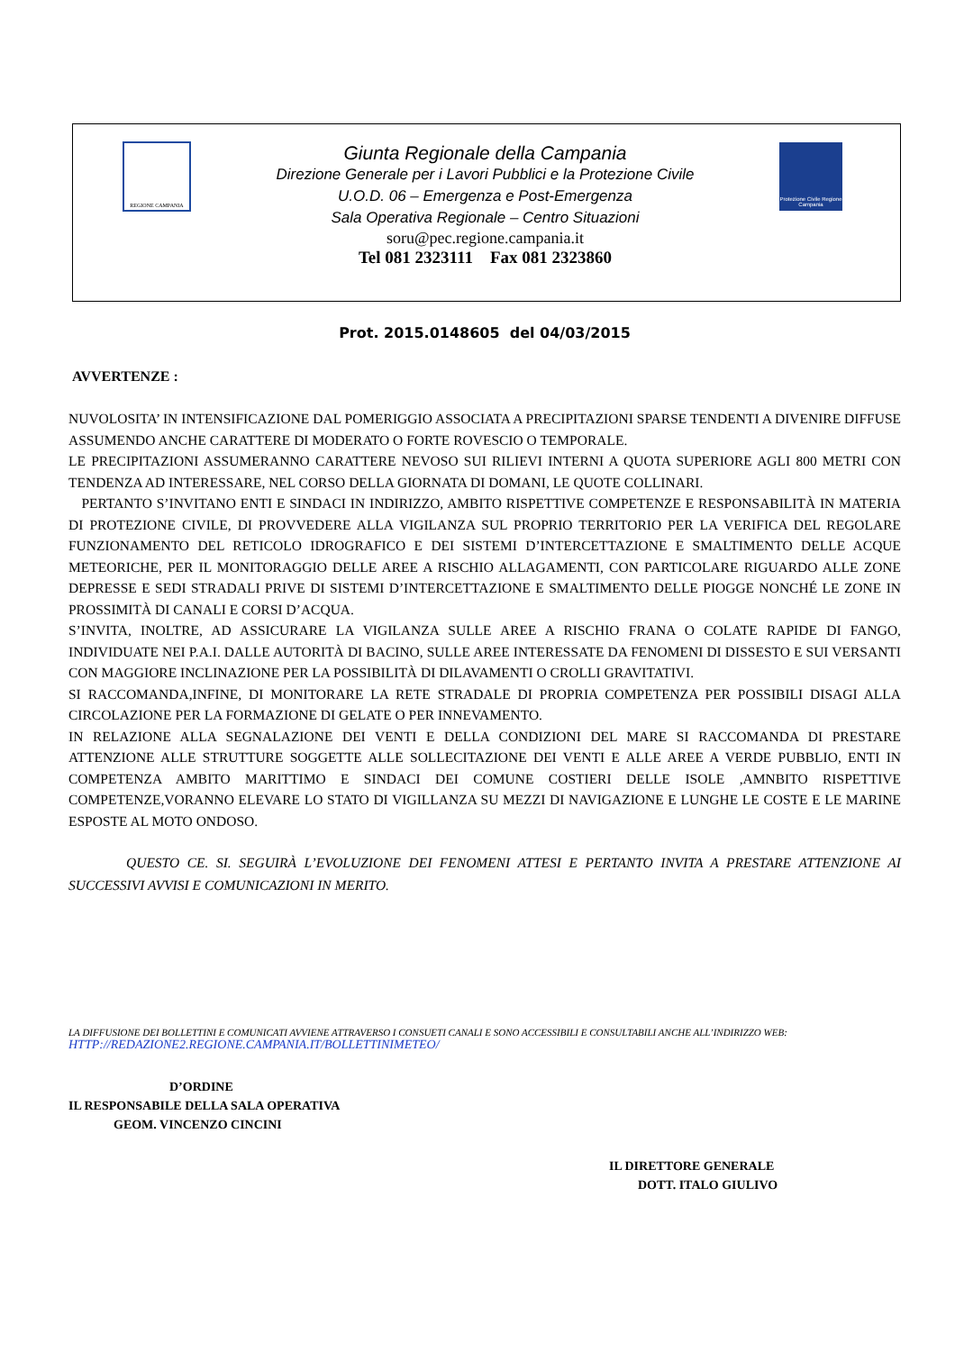REGIONE CAMPANIA
Giunta Regionale della Campania
Direzione Generale per i Lavori Pubblici e la Protezione Civile
U.O.D. 06 – Emergenza e Post-Emergenza
Sala Operativa Regionale – Centro Situazioni
soru@pec.regione.campania.it
Tel 081 2323111 Fax 081 2323860
Protezione Civile Regione Campania
Prot. 2015.0148605 del 04/03/2015
AVVERTENZE :
NUVOLOSITA’ IN INTENSIFICAZIONE DAL POMERIGGIO ASSOCIATA A PRECIPITAZIONI SPARSE TENDENTI A DIVENIRE DIFFUSE ASSUMENDO ANCHE CARATTERE DI MODERATO O FORTE ROVESCIO O TEMPORALE.
LE PRECIPITAZIONI ASSUMERANNO CARATTERE NEVOSO SUI RILIEVI INTERNI A QUOTA SUPERIORE AGLI 800 METRI CON TENDENZA AD INTERESSARE, NEL CORSO DELLA GIORNATA DI DOMANI, LE QUOTE COLLINARI.
PERTANTO S’INVITANO ENTI E SINDACI IN INDIRIZZO, AMBITO RISPETTIVE COMPETENZE E RESPONSABILITÀ IN MATERIA DI PROTEZIONE CIVILE, DI PROVVEDERE ALLA VIGILANZA SUL PROPRIO TERRITORIO PER LA VERIFICA DEL REGOLARE FUNZIONAMENTO DEL RETICOLO IDROGRAFICO E DEI SISTEMI D’INTERCETTAZIONE E SMALTIMENTO DELLE ACQUE METEORICHE, PER IL MONITORAGGIO DELLE AREE A RISCHIO ALLAGAMENTI, CON PARTICOLARE RIGUARDO ALLE ZONE DEPRESSE E SEDI STRADALI PRIVE DI SISTEMI D’INTERCETTAZIONE E SMALTIMENTO DELLE PIOGGE NONCHÉ LE ZONE IN PROSSIMITÀ DI CANALI E CORSI D’ACQUA.
S’INVITA, INOLTRE, AD ASSICURARE LA VIGILANZA SULLE AREE A RISCHIO FRANA O COLATE RAPIDE DI FANGO, INDIVIDUATE NEI P.A.I. DALLE AUTORITÀ DI BACINO, SULLE AREE INTERESSATE DA FENOMENI DI DISSESTO E SUI VERSANTI CON MAGGIORE INCLINAZIONE PER LA POSSIBILITÀ DI DILAVAMENTI O CROLLI GRAVITATIVI.
SI RACCOMANDA,INFINE, DI MONITORARE LA RETE STRADALE DI PROPRIA COMPETENZA PER POSSIBILI DISAGI ALLA CIRCOLAZIONE PER LA FORMAZIONE DI GELATE O PER INNEVAMENTO.
IN RELAZIONE ALLA SEGNALAZIONE DEI VENTI E DELLA CONDIZIONI DEL MARE SI RACCOMANDA DI PRESTARE ATTENZIONE ALLE STRUTTURE SOGGETTE ALLE SOLLECITAZIONE DEI VENTI E ALLE AREE A VERDE PUBBLIO, ENTI IN COMPETENZA AMBITO MARITTIMO E SINDACI DEI COMUNE COSTIERI DELLE ISOLE ,AMNBITO RISPETTIVE COMPETENZE,VORANNO ELEVARE LO STATO DI VIGILLANZA SU MEZZI DI NAVIGAZIONE E LUNGHE LE COSTE E LE MARINE ESPOSTE AL MOTO ONDOSO.
QUESTO CE. SI. SEGUIRÀ L’EVOLUZIONE DEI FENOMENI ATTESI E PERTANTO INVITA A PRESTARE ATTENZIONE AI SUCCESSIVI AVVISI E COMUNICAZIONI IN MERITO.
LA DIFFUSIONE DEI BOLLETTINI E COMUNICATI AVVIENE ATTRAVERSO I CONSUETI CANALI E SONO ACCESSIBILI E CONSULTABILI ANCHE ALL’INDIRIZZO WEB:
HTTP://REDAZIONE2.REGIONE.CAMPANIA.IT/BOLLETTINIMETEO/
D’ORDINE
IL RESPONSABILE DELLA SALA OPERATIVA
GEOM. VINCENZO CINCINI
IL DIRETTORE GENERALE
DOTT. ITALO GIULIVO